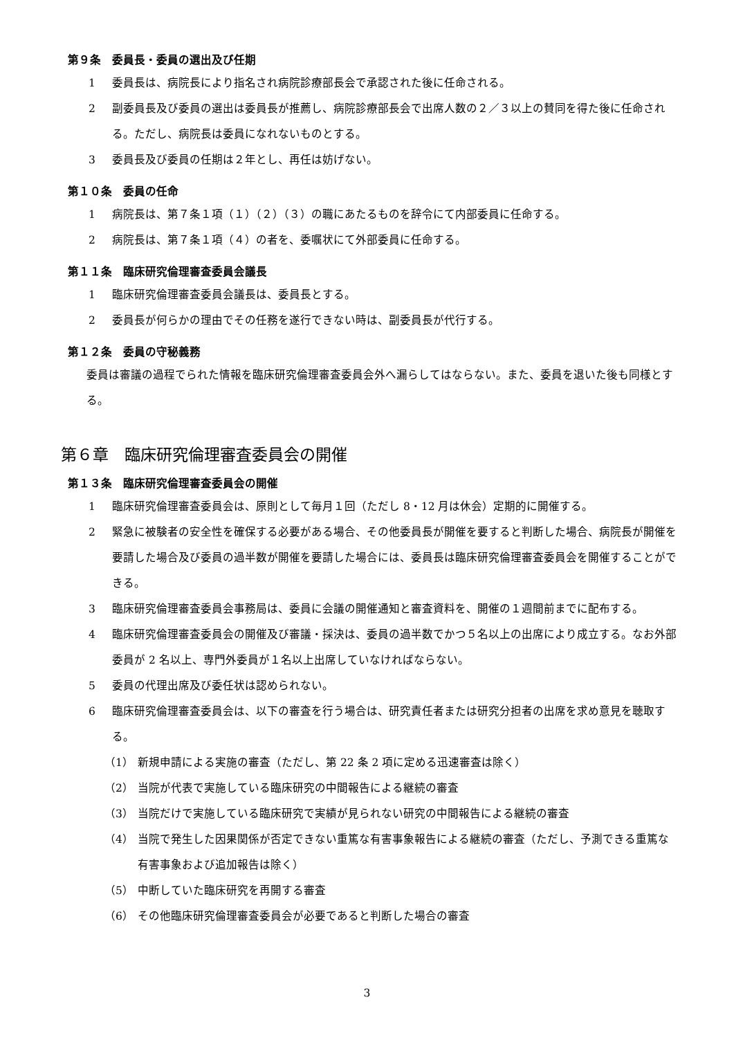第９条　委員長・委員の選出及び任期
1 委員長は、病院長により指名され病院診療部長会で承認された後に任命される。
2 副委員長及び委員の選出は委員長が推薦し、病院診療部長会で出席人数の２／３以上の賛同を得た後に任命される。ただし、病院長は委員になれないものとする。
3 委員長及び委員の任期は２年とし、再任は妨げない。
第１０条　委員の任命
1 病院長は、第７条１項（１）（２）（３）の職にあたるものを辞令にて内部委員に任命する。
2 病院長は、第７条１項（４）の者を、委嘱状にて外部委員に任命する。
第１１条　臨床研究倫理審査委員会議長
1 臨床研究倫理審査委員会議長は、委員長とする。
2 委員長が何らかの理由でその任務を遂行できない時は、副委員長が代行する。
第１２条　委員の守秘義務
委員は審議の過程でられた情報を臨床研究倫理審査委員会外へ漏らしてはならない。また、委員を退いた後も同様とする。
第６章　臨床研究倫理審査委員会の開催
第１３条　臨床研究倫理審査委員会の開催
1 臨床研究倫理審査委員会は、原則として毎月１回（ただし 8・12 月は休会）定期的に開催する。
2 緊急に被験者の安全性を確保する必要がある場合、その他委員長が開催を要すると判断した場合、病院長が開催を要請した場合及び委員の過半数が開催を要請した場合には、委員長は臨床研究倫理審査委員会を開催することができる。
3 臨床研究倫理審査委員会事務局は、委員に会議の開催通知と審査資料を、開催の１週間前までに配布する。
4 臨床研究倫理審査委員会の開催及び審議・採決は、委員の過半数でかつ５名以上の出席により成立する。なお外部委員が 2 名以上、専門外委員が１名以上出席していなければならない。
5 委員の代理出席及び委任状は認められない。
6 臨床研究倫理審査委員会は、以下の審査を行う場合は、研究責任者または研究分担者の出席を求め意見を聴取する。
（1） 新規申請による実施の審査（ただし、第 22 条 2 項に定める迅速審査は除く）
（2） 当院が代表で実施している臨床研究の中間報告による継続の審査
（3） 当院だけで実施している臨床研究で実績が見られない研究の中間報告による継続の審査
（4） 当院で発生した因果関係が否定できない重篤な有害事象報告による継続の審査（ただし、予測できる重篤な有害事象および追加報告は除く）
（5） 中断していた臨床研究を再開する審査
（6） その他臨床研究倫理審査委員会が必要であると判断した場合の審査
3